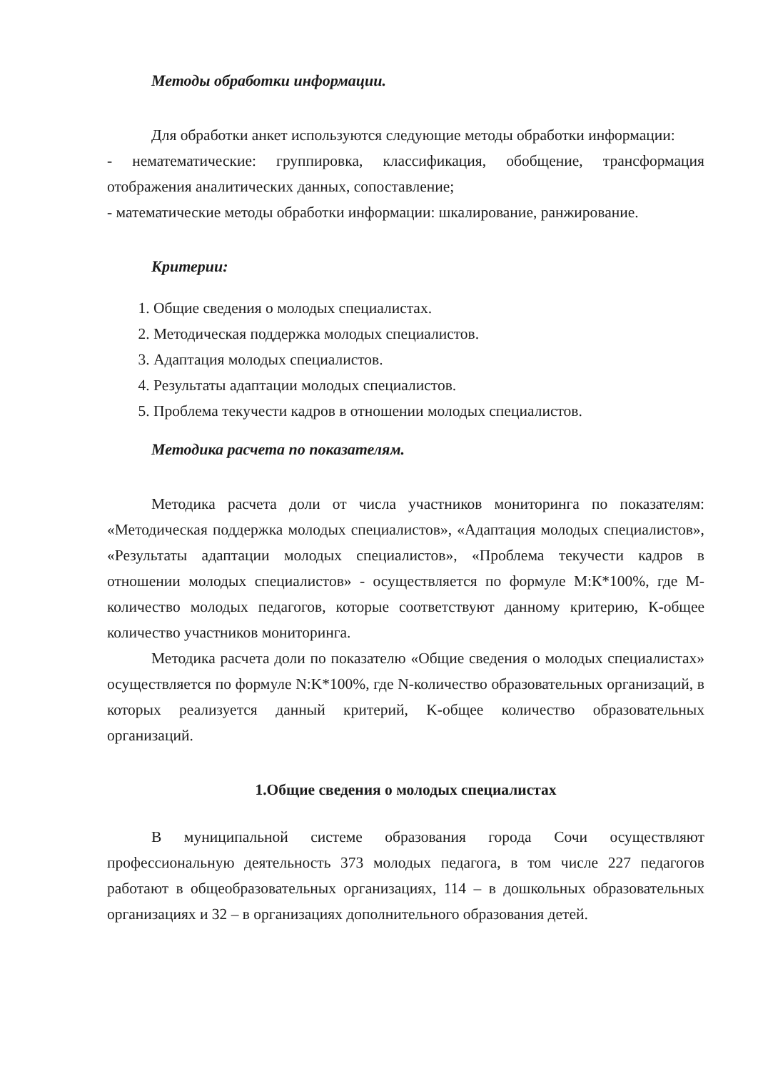Методы обработки информации.
Для обработки анкет используются следующие методы обработки информации:
- нематематические: группировка, классификация, обобщение, трансформация отображения аналитических данных, сопоставление;
- математические методы обработки информации: шкалирование, ранжирование.
Критерии:
1. Общие сведения о молодых специалистах.
2. Методическая поддержка молодых специалистов.
3. Адаптация молодых специалистов.
4. Результаты адаптации молодых специалистов.
5. Проблема текучести кадров в отношении молодых специалистов.
Методика расчета по показателям.
Методика расчета доли от числа участников мониторинга по показателям: «Методическая поддержка молодых специалистов», «Адаптация молодых специалистов», «Результаты адаптации молодых специалистов», «Проблема текучести кадров в отношении молодых специалистов» - осуществляется по формуле М:К*100%, где М-количество молодых педагогов, которые соответствуют данному критерию, К-общее количество участников мониторинга.
Методика расчета доли по показателю «Общие сведения о молодых специалистах» осуществляется по формуле N:K*100%, где N-количество образовательных организаций, в которых реализуется данный критерий, K-общее количество образовательных организаций.
1.Общие сведения о молодых специалистах
В муниципальной системе образования города Сочи осуществляют профессиональную деятельность 373 молодых педагога, в том числе 227 педагогов работают в общеобразовательных организациях, 114 – в дошкольных образовательных организациях и 32 – в организациях дополнительного образования детей.